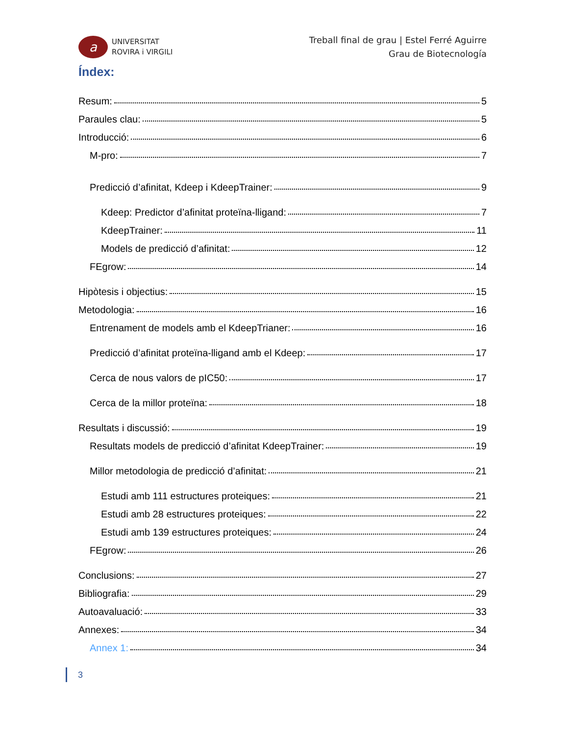a
UNIVERSITAT
ROVIRA i VIRGILI
Treball final de grau | Estel Ferré Aguirre
Grau de Biotecnología
Índex:
Resum: 5
Paraules clau: 5
Introducció: 6
M-pro: 7
Predicció d’afinitat, Kdeep i KdeepTrainer: 9
Kdeep: Predictor d’afinitat proteïna-lligand: 7
KdeepTrainer: 11
Models de predicció d’afinitat: 12
FEgrow: 14
Hipòtesis i objectius: 15
Metodologia: 16
Entrenament de models amb el KdeepTrianer: 16
Predicció d’afinitat proteïna-lligand amb el Kdeep: 17
Cerca de nous valors de pIC50: 17
Cerca de la millor proteïna: 18
Resultats i discussió: 19
Resultats models de predicció d’afinitat KdeepTrainer: 19
Millor metodologia de predicció d’afinitat: 21
Estudi amb 111 estructures proteiques: 21
Estudi amb 28 estructures proteiques: 22
Estudi amb 139 estructures proteiques: 24
FEgrow: 26
Conclusions: 27
Bibliografia: 29
Autoavaluació: 33
Annexes: 34
Annex 1: 34
3